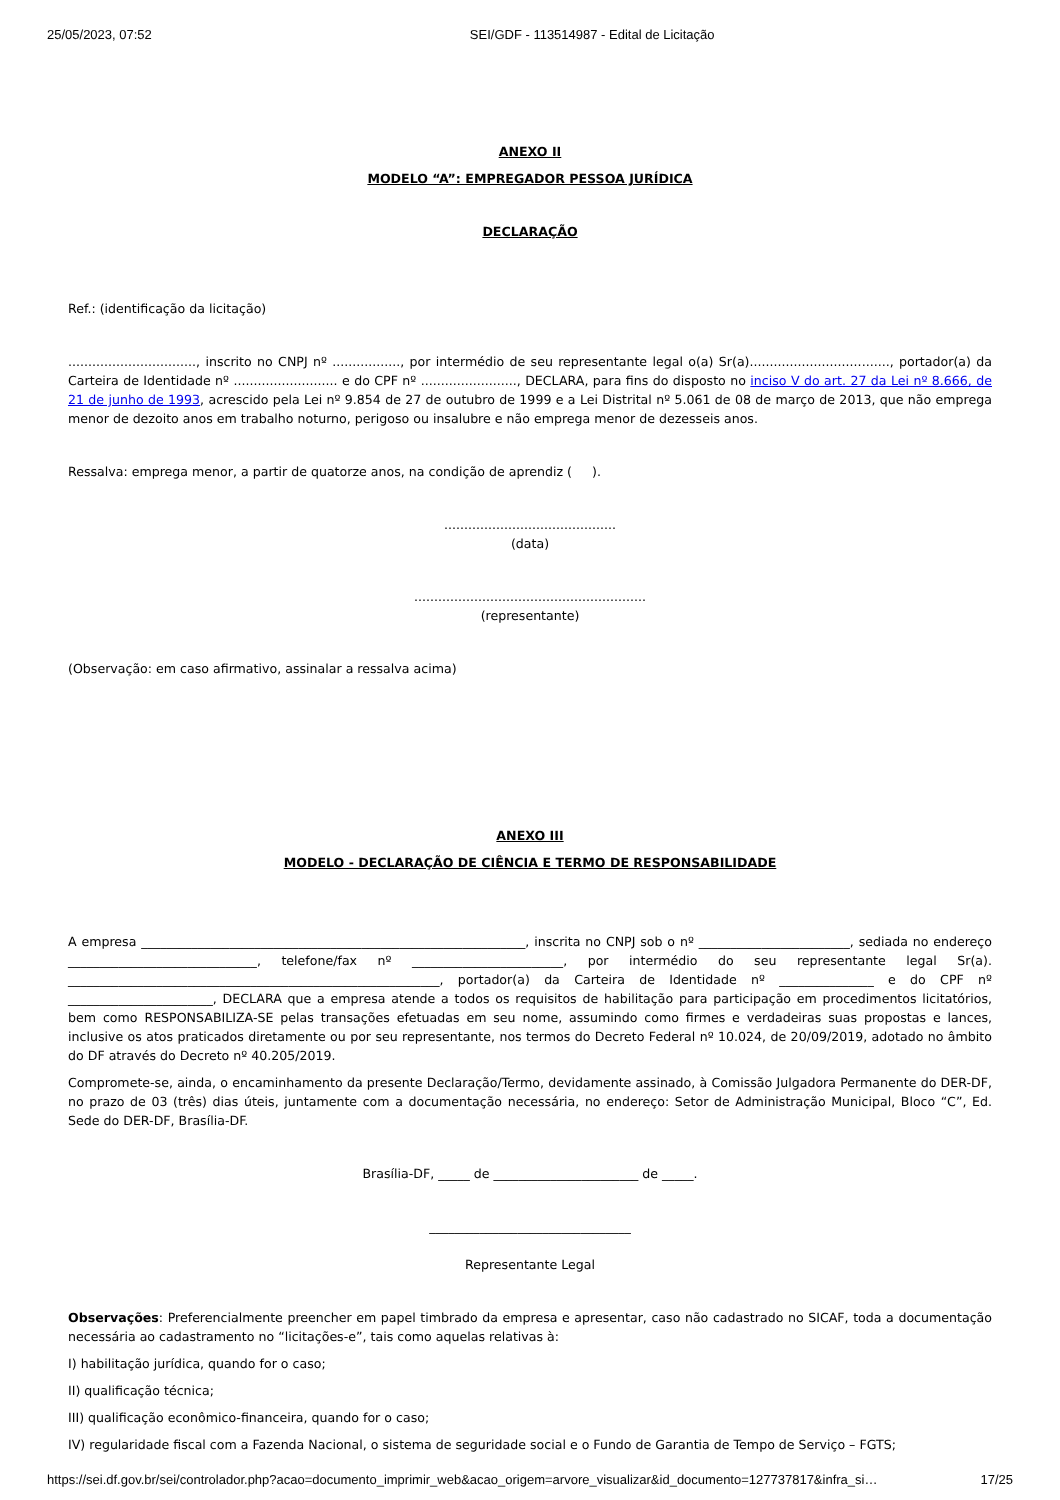25/05/2023, 07:52 SEI/GDF - 113514987 - Edital de Licitação
ANEXO II
MODELO “A”: EMPREGADOR PESSOA JURÍDICA
DECLARAÇÃO
Ref.: (identificação da licitação)
................................, inscrito no CNPJ nº ................., por intermédio de seu representante legal o(a) Sr(a)..................................., portador(a) da Carteira de Identidade nº .......................... e do CPF nº ........................, DECLARA, para fins do disposto no inciso V do art. 27 da Lei nº 8.666, de 21 de junho de 1993, acrescido pela Lei nº 9.854 de 27 de outubro de 1999 e a Lei Distrital nº 5.061 de 08 de março de 2013, que não emprega menor de dezoito anos em trabalho noturno, perigoso ou insalubre e não emprega menor de dezesseis anos.
Ressalva: emprega menor, a partir de quatorze anos, na condição de aprendiz ( ).
...........................................
(data)
..........................................................
(representante)
(Observação: em caso afirmativo, assinalar a ressalva acima)
ANEXO III
MODELO - DECLARAÇÃO DE CIÊNCIA E TERMO DE RESPONSABILIDADE
A empresa _____________________________________________________________, inscrita no CNPJ sob o nº ________________________, sediada no endereço ______________________________, telefone/fax nº ________________________, por intermédio do seu representante legal Sr(a). ___________________________________________________________, portador(a) da Carteira de Identidade nº _______________ e do CPF nº _______________________, DECLARA que a empresa atende a todos os requisitos de habilitação para participação em procedimentos licitatórios, bem como RESPONSABILIZA-SE pelas transações efetuadas em seu nome, assumindo como firmes e verdadeiras suas propostas e lances, inclusive os atos praticados diretamente ou por seu representante, nos termos do Decreto Federal nº 10.024, de 20/09/2019, adotado no âmbito do DF através do Decreto nº 40.205/2019.
Compromete-se, ainda, o encaminhamento da presente Declaração/Termo, devidamente assinado, à Comissão Julgadora Permanente do DER-DF, no prazo de 03 (três) dias úteis, juntamente com a documentação necessária, no endereço: Setor de Administração Municipal, Bloco “C”, Ed. Sede do DER-DF, Brasília-DF.
Brasília-DF, _____ de _______________________ de _____.
________________________________
Representante Legal
Observações: Preferencialmente preencher em papel timbrado da empresa e apresentar, caso não cadastrado no SICAF, toda a documentação necessária ao cadastramento no “licitações-e”, tais como aquelas relativas à:
I) habilitação jurídica, quando for o caso;
II) qualificação técnica;
III) qualificação econômico-financeira, quando for o caso;
IV) regularidade fiscal com a Fazenda Nacional, o sistema de seguridade social e o Fundo de Garantia de Tempo de Serviço – FGTS;
https://sei.df.gov.br/sei/controlador.php?acao=documento_imprimir_web&acao_origem=arvore_visualizar&id_documento=127737817&infra_si… 17/25